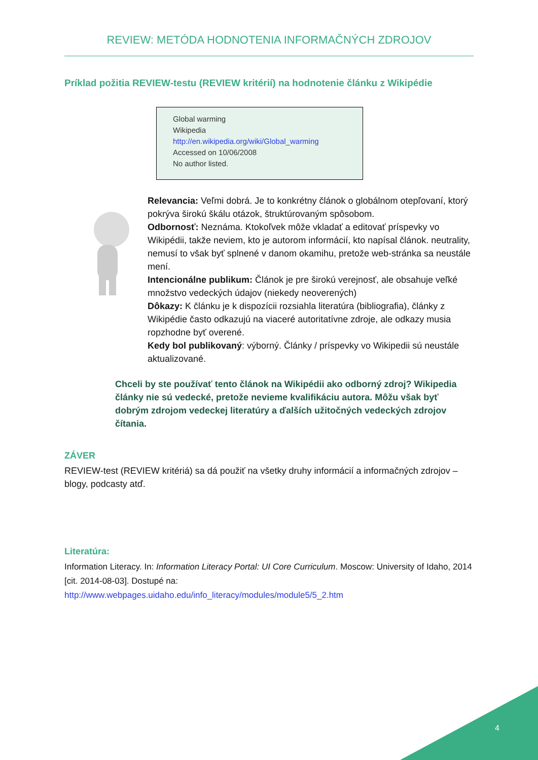REVIEW: METÓDA HODNOTENIA INFORMAČNÝCH ZDROJOV
Príklad požitia REVIEW-testu (REVIEW kritérií) na hodnotenie článku z Wikipédie
Global warming
Wikipedia
http://en.wikipedia.org/wiki/Global_warming
Accessed on 10/06/2008
No author listed.
Relevancia: Veľmi dobrá. Je to konkrétny článok o globálnom otepľovaní, ktorý pokrýva širokú škálu otázok, štruktúrovaným spôsobom.
Odbornosť: Neznáma. Ktokoľvek môže vkladať a editovať príspevky vo Wikipédii, takže neviem, kto je autorom informácií, kto napísal článok. neutrality, nemusí to však byť splnené v danom okamihu, pretože web-stránka sa neustále mení.
Intencionálne publikum: Článok je pre širokú verejnosť, ale obsahuje veľké množstvo vedeckých údajov (niekedy neoverených)
Dôkazy: K článku je k dispozícii rozsiahla literatúra (bibliografia), články z Wikipédie často odkazujú na viaceré autoritatívne zdroje, ale odkazy musia ropzhodne byť overené.
Kedy bol publikovaný: výborný. Články / príspevky vo Wikipedii sú neustále aktualizované.
Chceli by ste používať tento článok na Wikipédii ako odborný zdroj? Wikipedia články nie sú vedecké, pretože nevieme kvalifikáciu autora. Môžu však byť dobrým zdrojom vedeckej literatúry a ďalších užitočných vedeckých zdrojov čítania.
ZÁVER
REVIEW-test (REVIEW kritériá) sa dá použiť na všetky druhy informácií a informačných zdrojov – blogy, podcasty atď.
Literatúra:
Information Literacy. In: Information Literacy Portal: UI Core Curriculum. Moscow: University of Idaho, 2014 [cit. 2014-08-03]. Dostupé na:
http://www.webpages.uidaho.edu/info_literacy/modules/module5/5_2.htm
4